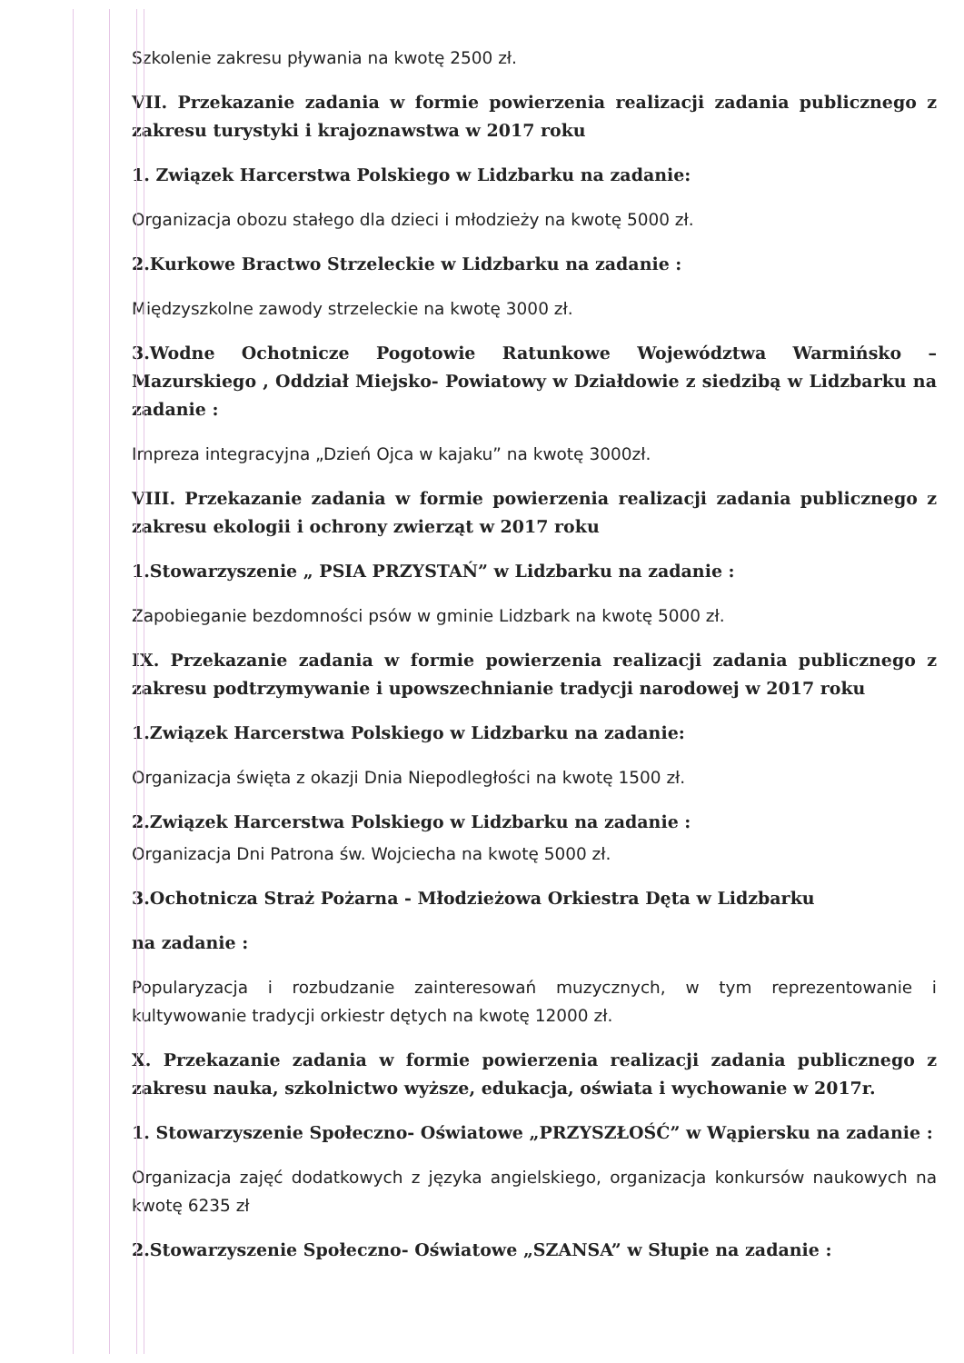Szkolenie zakresu pływania na kwotę 2500 zł.
VII. Przekazanie zadania w formie powierzenia realizacji zadania publicznego z zakresu turystyki i krajoznawstwa w 2017 roku
1. Związek Harcerstwa Polskiego w Lidzbarku na zadanie:
Organizacja obozu stałego dla dzieci i młodzieży na kwotę 5000 zł.
2.Kurkowe Bractwo Strzeleckie w Lidzbarku na zadanie :
Międzyszkolne zawody strzeleckie na kwotę 3000 zł.
3.Wodne Ochotnicze Pogotowie Ratunkowe Województwa Warmińsko – Mazurskiego , Oddział Miejsko- Powiatowy w Działdowie z siedzibą w Lidzbarku na zadanie :
Impreza integracyjna „Dzień Ojca w kajaku” na kwotę 3000zł.
VIII. Przekazanie zadania w formie powierzenia realizacji zadania publicznego z zakresu ekologii i ochrony zwierząt w 2017 roku
1.Stowarzyszenie „ PSIA PRZYSTAŃ” w Lidzbarku na zadanie :
Zapobieganie bezdomności psów w gminie Lidzbark na kwotę 5000 zł.
IX. Przekazanie zadania w formie powierzenia realizacji zadania publicznego z zakresu podtrzymywanie i upowszechnianie tradycji narodowej w 2017 roku
1.Związek Harcerstwa Polskiego w Lidzbarku na zadanie:
Organizacja święta z okazji Dnia Niepodległości na kwotę 1500 zł.
2.Związek Harcerstwa Polskiego w Lidzbarku na zadanie :
Organizacja Dni Patrona św. Wojciecha na kwotę 5000 zł.
3.Ochotnicza Straż Pożarna - Młodzieżowa Orkiestra Dęta w Lidzbarku
na zadanie :
Popularyzacja i rozbudzanie zainteresowań muzycznych, w tym reprezentowanie i kultywowanie tradycji orkiestr dętych na kwotę 12000 zł.
X. Przekazanie zadania w formie powierzenia realizacji zadania publicznego z zakresu nauka, szkolnictwo wyższe, edukacja, oświata i wychowanie w 2017r.
1. Stowarzyszenie Społeczno- Oświatowe „PRZYSZŁOŚĆ” w Wąpiersku na zadanie :
Organizacja zajęć dodatkowych z języka angielskiego, organizacja konkursów naukowych na kwotę 6235 zł
2.Stowarzyszenie Społeczno- Oświatowe „SZANSA” w Słupie na zadanie :